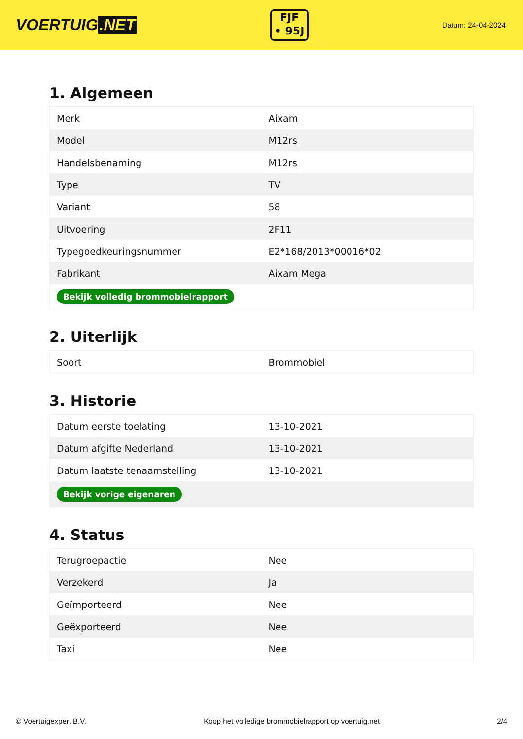VOERTUIG.NET
FJF
• 95J
Datum: 24-04-2024
1. Algemeen
| Merk | Aixam |
| Model | M12rs |
| Handelsbenaming | M12rs |
| Type | TV |
| Variant | 58 |
| Uitvoering | 2F11 |
| Typegoedkeuringsnummer | E2*168/2013*00016*02 |
| Fabrikant | Aixam Mega |
| Bekijk volledig brommobielrapport | |
2. Uiterlijk
| Soort | Brommobiel |
3. Historie
| Datum eerste toelating | 13-10-2021 |
| Datum afgifte Nederland | 13-10-2021 |
| Datum laatste tenaamstelling | 13-10-2021 |
| Bekijk vorige eigenaren | |
4. Status
| Terugroepactie | Nee |
| Verzekerd | Ja |
| Geïmporteerd | Nee |
| Geëxporteerd | Nee |
| Taxi | Nee |
© Voertuigexpert B.V. Koop het volledige brommobielrapport op voertuig.net 2/4